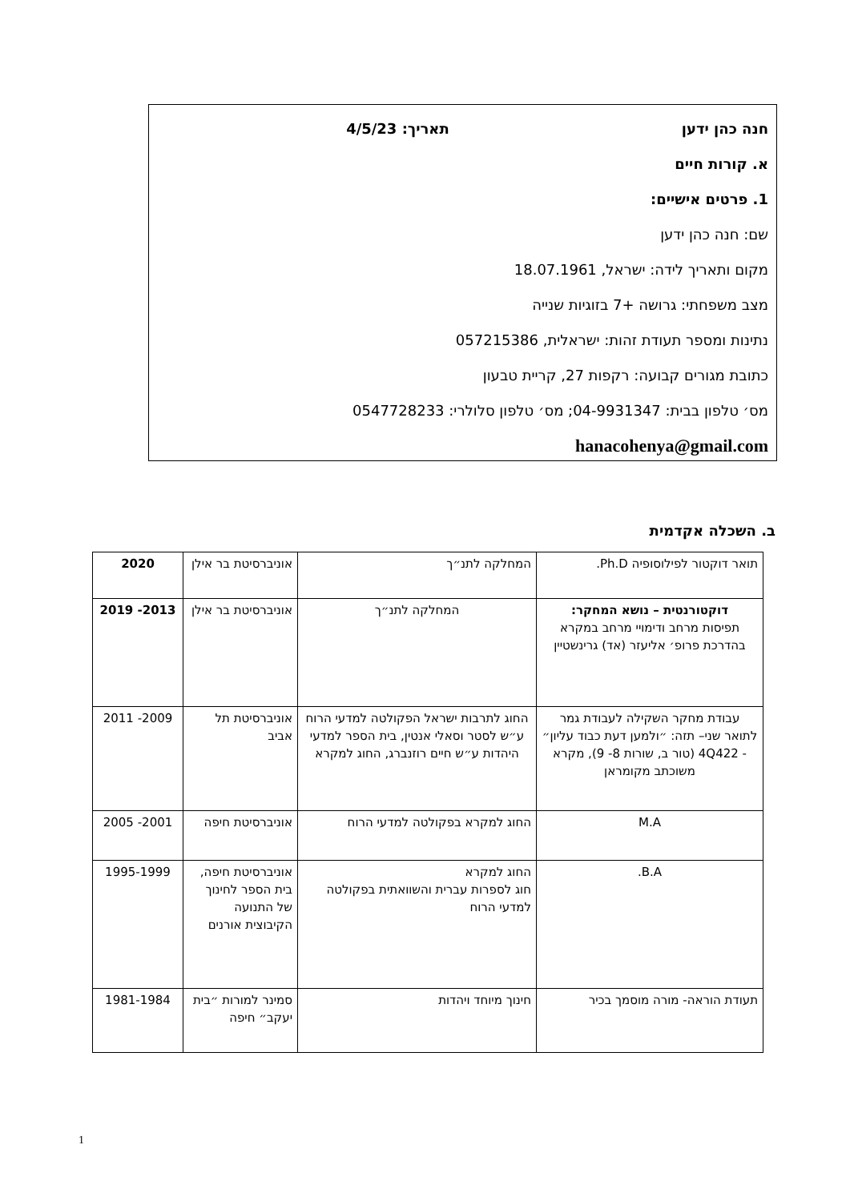חנה כהן ידען תאריך: 4/5/23
א. קורות חיים
1. פרטים אישיים:
שם: חנה כהן ידען
מקום ותאריך לידה: ישראל, 18.07.1961
מצב משפחתי: גרושה +7 בזוגיות שנייה
נתינות ומספר תעודת זהות: ישראלית, 057215386
כתובת מגורים קבועה: רקפות 27, קריית טבעון
מס׳ טלפון בבית: 04-9931347; מס׳ טלפון סלולרי: 0547728233
hanacohenya@gmail.com
ב. השכלה אקדמית
| תואר דוקטור לפילוסופיה Ph.D. | המחלקה לתנ״ך | אוניברסיטת בר אילן | 2020 |
| דוקטורנטית – נושא המחקר: תפיסות מרחב ודימויי מרחב במקרא בהדרכת פרופ׳ אליעזר (אד) גרינשטיין | המחלקה לתנ״ך | אוניברסיטת בר אילן | 2013- 2019 |
| עבודת מחקר השקילה לעבודת גמר לתואר שני– תזה: ״ולמען דעת כבוד עליון״ - 4Q422 (טור ב, שורות 8- 9), מקרא משוכתב מקומראן | החוג לתרבות ישראל הפקולטה למדעי הרוח ע״ש לסטר וסאלי אנטין, בית הספר למדעי היהדות ע״ש חיים רוזנברג, החוג למקרא | אוניברסיטת תל אביב | 2009- 2011 |
| M.A | החוג למקרא בפקולטה למדעי הרוח | אוניברסיטת חיפה | 2001- 2005 |
| B.A. | החוג למקרא חוג לספרות עברית והשוואתית בפקולטה למדעי הרוח | אוניברסיטת חיפה, בית הספר לחינוך של התנועה הקיבוצית אורנים | 1995-1999 |
| תעודת הוראה- מורה מוסמך בכיר | חינוך מיוחד ויהדות | סמינר למורות ״בית יעקב״ חיפה | 1981-1984 |
1